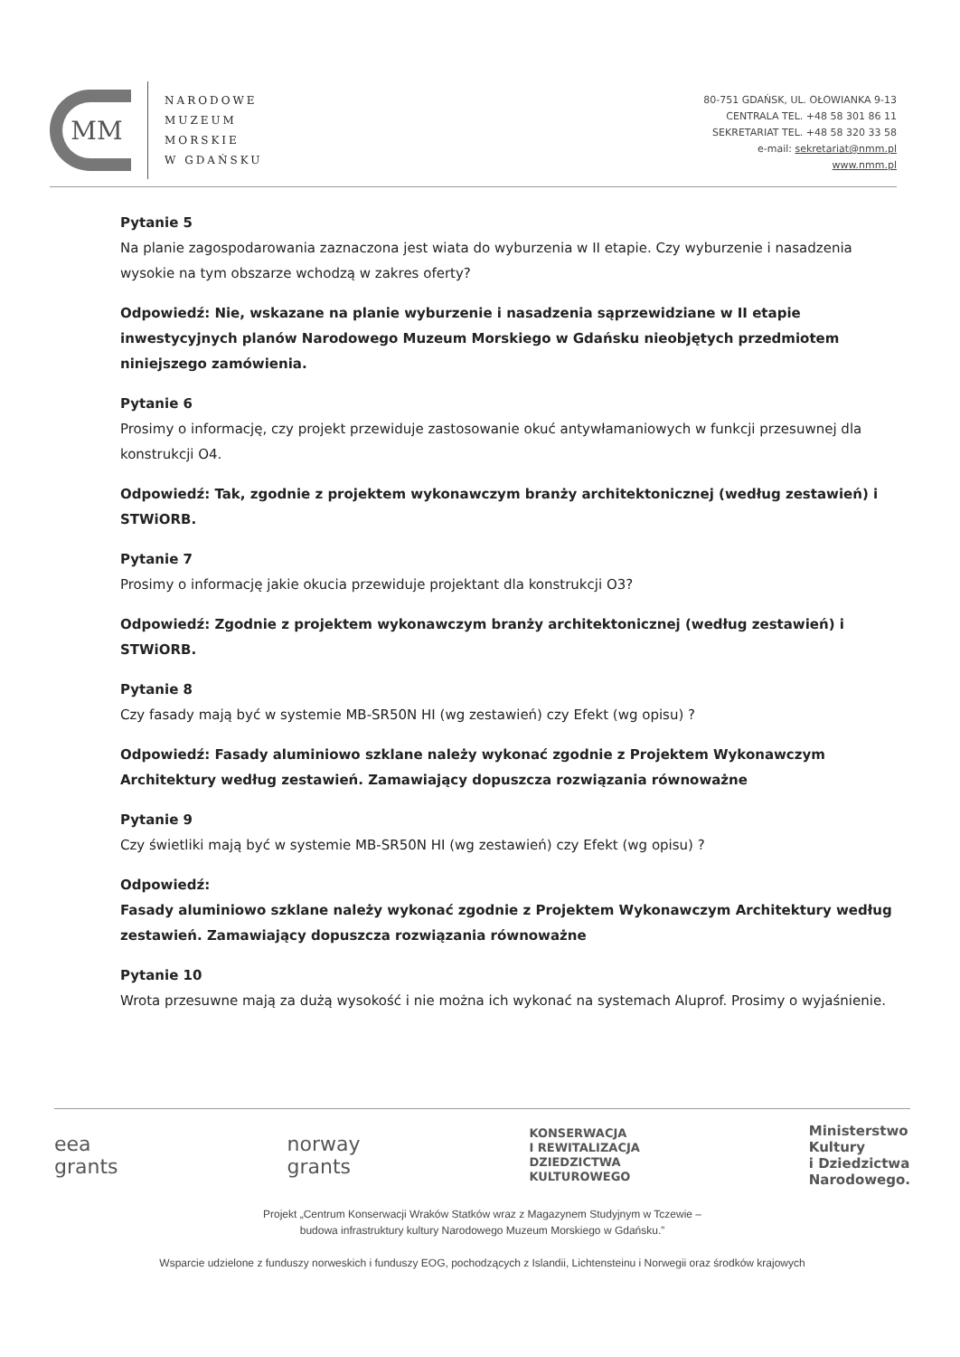MM
NARODOWE
MUZEUM
MORSKIE
W GDAŃSKU
80-751 GDAŃSK, UL. OŁOWIANKA 9-13
CENTRALA TEL. +48 58 301 86 11
SEKRETARIAT TEL. +48 58 320 33 58
e-mail: sekretariat@nmm.pl
www.nmm.pl
Pytanie 5
Na planie zagospodarowania zaznaczona jest wiata do wyburzenia w II etapie. Czy wyburzenie i nasadzenia wysokie na tym obszarze wchodzą w zakres oferty?
Odpowiedź: Nie, wskazane na planie wyburzenie i nasadzenia sąprzewidziane w II etapie inwestycyjnych planów Narodowego Muzeum Morskiego w Gdańsku nieobjętych przedmiotem niniejszego zamówienia.
Pytanie 6
Prosimy o informację, czy projekt przewiduje zastosowanie okuć antywłamaniowych w funkcji przesuwnej dla konstrukcji O4.
Odpowiedź: Tak, zgodnie z projektem wykonawczym branży architektonicznej (według zestawień) i STWiORB.
Pytanie 7
Prosimy o informację jakie okucia przewiduje projektant dla konstrukcji O3?
Odpowiedź: Zgodnie z projektem wykonawczym branży architektonicznej (według zestawień) i STWiORB.
Pytanie 8
Czy fasady mają być w systemie MB-SR50N HI (wg zestawień) czy Efekt (wg opisu) ?
Odpowiedź: Fasady aluminiowo szklane należy wykonać zgodnie z Projektem Wykonawczym Architektury według zestawień. Zamawiający dopuszcza rozwiązania równoważne
Pytanie 9
Czy świetliki mają być w systemie MB-SR50N HI (wg zestawień) czy Efekt (wg opisu) ?
Odpowiedź:
Fasady aluminiowo szklane należy wykonać zgodnie z Projektem Wykonawczym Architektury według zestawień. Zamawiający dopuszcza rozwiązania równoważne
Pytanie 10
Wrota przesuwne mają za dużą wysokość i nie można ich wykonać na systemach Aluprof. Prosimy o wyjaśnienie.
eea
grants
norway
grants
KONSERWACJA
I REWITALIZACJA
DZIEDZICTWA
KULTUROWEGO
Ministerstwo
Kultury
i Dziedzictwa
Narodowego.
Projekt „Centrum Konserwacji Wraków Statków wraz z Magazynem Studyjnym w Tczewie –
budowa infrastruktury kultury Narodowego Muzeum Morskiego w Gdańsku.”
Wsparcie udzielone z funduszy norweskich i funduszy EOG, pochodzących z Islandii, Lichtensteinu i Norwegii oraz środków krajowych